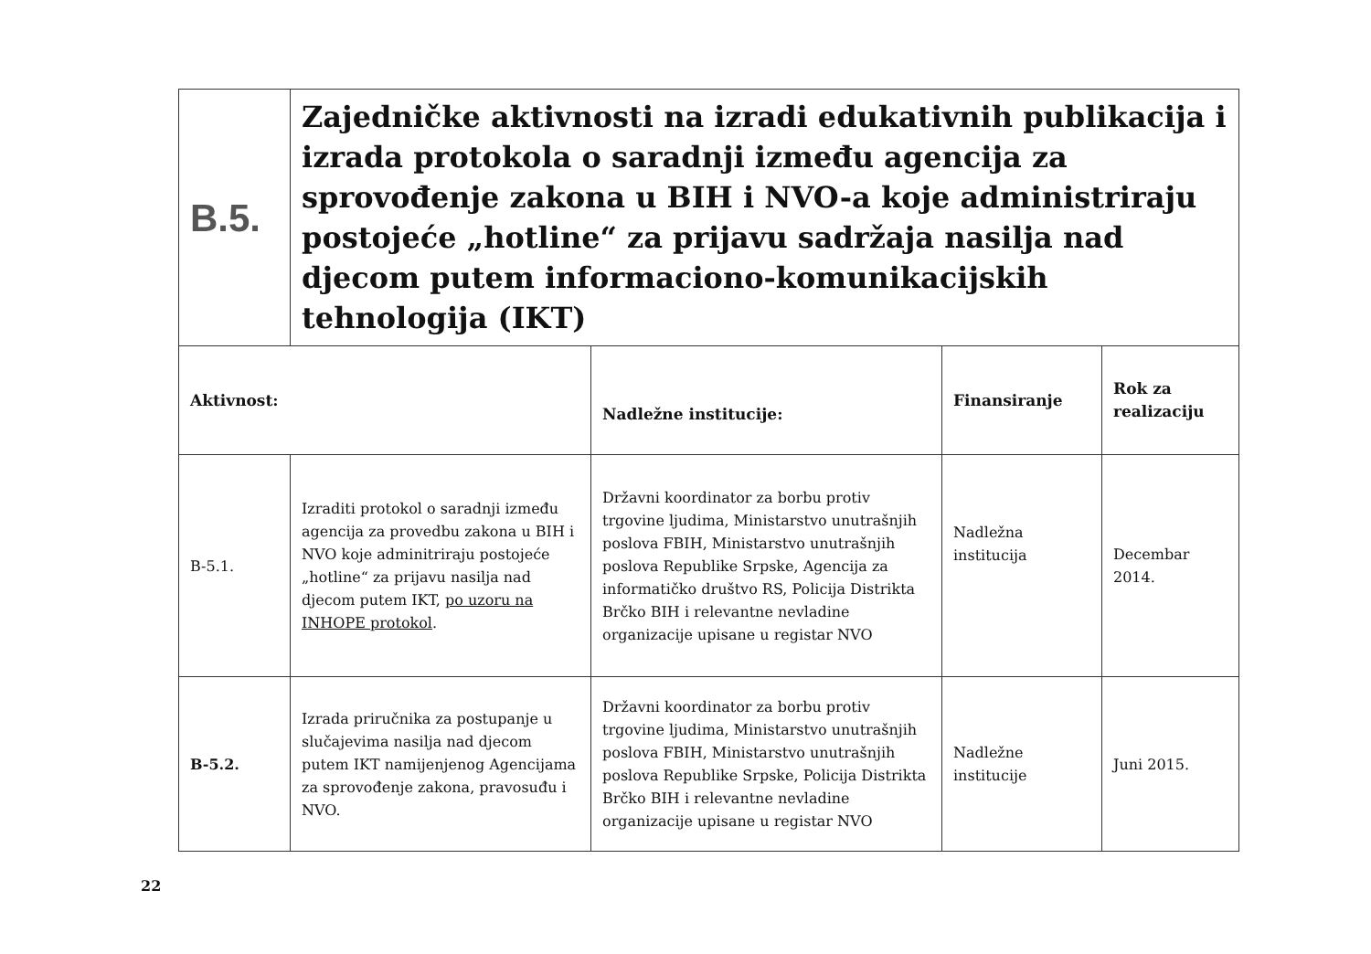| B.5. | Zajedničke aktivnosti na izradi edukativnih publikacija i izrada protokola o saradnji između agencija za sprovođenje zakona u BIH i NVO-a koje administriraju postojeće „hotline“ za prijavu sadržaja nasilja nad djecom putem informaciono-komunikacijskih tehnologija (IKT) | | | |
| Aktivnost: | | Nadležne institucije: | Finansiranje | Rok za realizaciju |
| B-5.1. | Izraditi protokol o saradnji između agencija za provedbu zakona u BIH i NVO koje adminitriraju postojeće „hotline“ za prijavu nasilja nad djecom putem IKT, po uzoru na INHOPE protokol . | Državni koordinator za borbu protiv trgovine ljudima, Ministarstvo unutrašnjih poslova FBIH, Ministarstvo unutrašnjih poslova Republike Srpske, Agencija za informatičko društvo RS, Policija Distrikta Brčko BIH i relevantne nevladine organizacije upisane u registar NVO | Nadležna institucija | Decembar 2014. |
| B-5.2. | Izrada priručnika za postupanje u slučajevima nasilja nad djecom putem IKT namijenjenog Agencijama za sprovođenje zakona, pravosuđu i NVO. | Državni koordinator za borbu protiv trgovine ljudima, Ministarstvo unutrašnjih poslova FBIH, Ministarstvo unutrašnjih poslova Republike Srpske, Policija Distrikta Brčko BIH i relevantne nevladine organizacije upisane u registar NVO | Nadležne institucije | Juni 2015. |
22